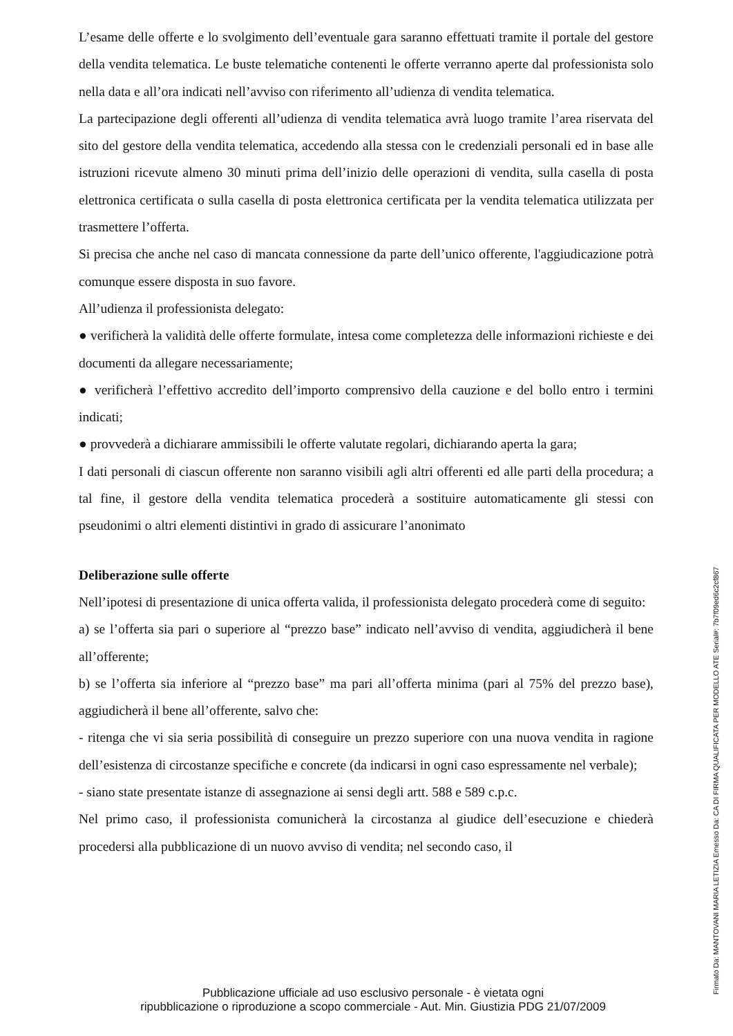L’esame delle offerte e lo svolgimento dell’eventuale gara saranno effettuati tramite il portale del gestore della vendita telematica. Le buste telematiche contenenti le offerte verranno aperte dal professionista solo nella data e all’ora indicati nell’avviso con riferimento all’udienza di vendita telematica.
La partecipazione degli offerenti all’udienza di vendita telematica avrà luogo tramite l’area riservata del sito del gestore della vendita telematica, accedendo alla stessa con le credenziali personali ed in base alle istruzioni ricevute almeno 30 minuti prima dell’inizio delle operazioni di vendita, sulla casella di posta elettronica certificata o sulla casella di posta elettronica certificata per la vendita telematica utilizzata per trasmettere l’offerta.
Si precisa che anche nel caso di mancata connessione da parte dell’unico offerente, l'aggiudicazione potrà comunque essere disposta in suo favore.
All’udienza il professionista delegato:
● verificherà la validità delle offerte formulate, intesa come completezza delle informazioni richieste e dei documenti da allegare necessariamente;
● verificherà l’effettivo accredito dell’importo comprensivo della cauzione e del bollo entro i termini indicati;
● provvederà a dichiarare ammissibili le offerte valutate regolari, dichiarando aperta la gara;
I dati personali di ciascun offerente non saranno visibili agli altri offerenti ed alle parti della procedura; a tal fine, il gestore della vendita telematica procederà a sostituire automaticamente gli stessi con pseudonimi o altri elementi distintivi in grado di assicurare l’anonimato
Deliberazione sulle offerte
Nell’ipotesi di presentazione di unica offerta valida, il professionista delegato procederà come di seguito:
a) se l’offerta sia pari o superiore al “prezzo base” indicato nell’avviso di vendita, aggiudicherà il bene all’offerente;
b) se l’offerta sia inferiore al “prezzo base” ma pari all’offerta minima (pari al 75% del prezzo base), aggiudicherà il bene all’offerente, salvo che:
- ritenga che vi sia seria possibilità di conseguire un prezzo superiore con una nuova vendita in ragione dell’esistenza di circostanze specifiche e concrete (da indicarsi in ogni caso espressamente nel verbale);
- siano state presentate istanze di assegnazione ai sensi degli artt. 588 e 589 c.p.c.
Nel primo caso, il professionista comunicherà la circostanza al giudice dell’esecuzione e chiederà procedersi alla pubblicazione di un nuovo avviso di vendita; nel secondo caso, il
Pubblicazione ufficiale ad uso esclusivo personale - è vietata ogni
ripubblicazione o riproduzione a scopo commerciale - Aut. Min. Giustizia PDG 21/07/2009
Firmato Da: MANTOVANI MARIA LETIZIA Emesso Da: CA DI FIRMA QUALIFICATA PER MODELLO ATE Serial#: 7b7f09ed6c2cf867